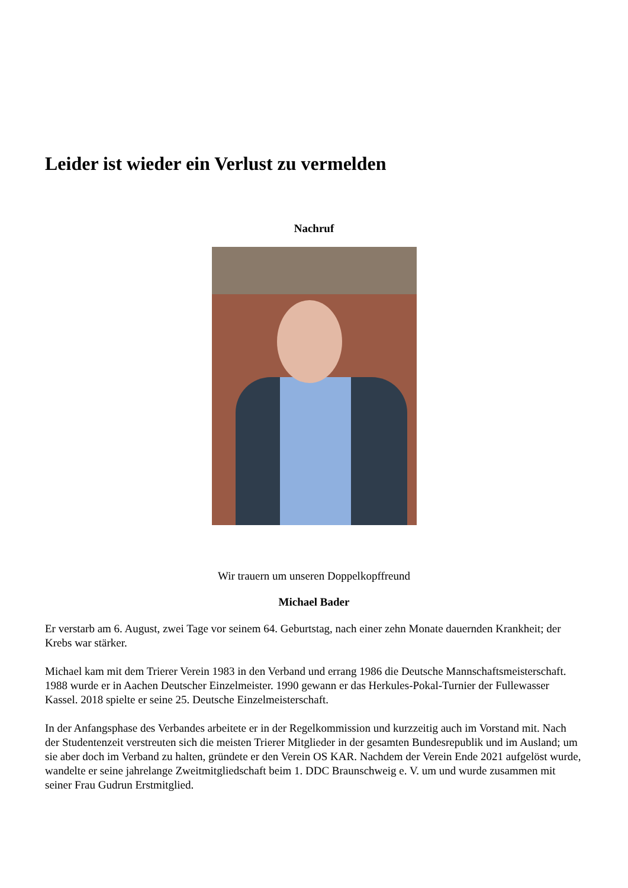Leider ist wieder ein Verlust zu vermelden
Nachruf
Wir trauern um unseren Doppelkopffreund
Michael Bader
Er verstarb am 6. August, zwei Tage vor seinem 64. Geburtstag, nach einer zehn Monate dauernden Krankheit; der Krebs war stärker.
Michael kam mit dem Trierer Verein 1983 in den Verband und errang 1986 die Deutsche Mannschaftsmeisterschaft.
1988 wurde er in Aachen Deutscher Einzelmeister. 1990 gewann er das Herkules-Pokal-Turnier der Fullewasser Kassel. 2018 spielte er seine 25. Deutsche Einzelmeisterschaft.
In der Anfangsphase des Verbandes arbeitete er in der Regelkommission und kurzzeitig auch im Vorstand mit. Nach der Studentenzeit verstreuten sich die meisten Trierer Mitglieder in der gesamten Bundesrepublik und im Ausland; um sie aber doch im Verband zu halten, gründete er den Verein OS KAR. Nachdem der Verein Ende 2021 aufgelöst wurde, wandelte er seine jahrelange Zweitmitgliedschaft beim 1. DDC Braunschweig e. V. um und wurde zusammen mit seiner Frau Gudrun Erstmitglied.